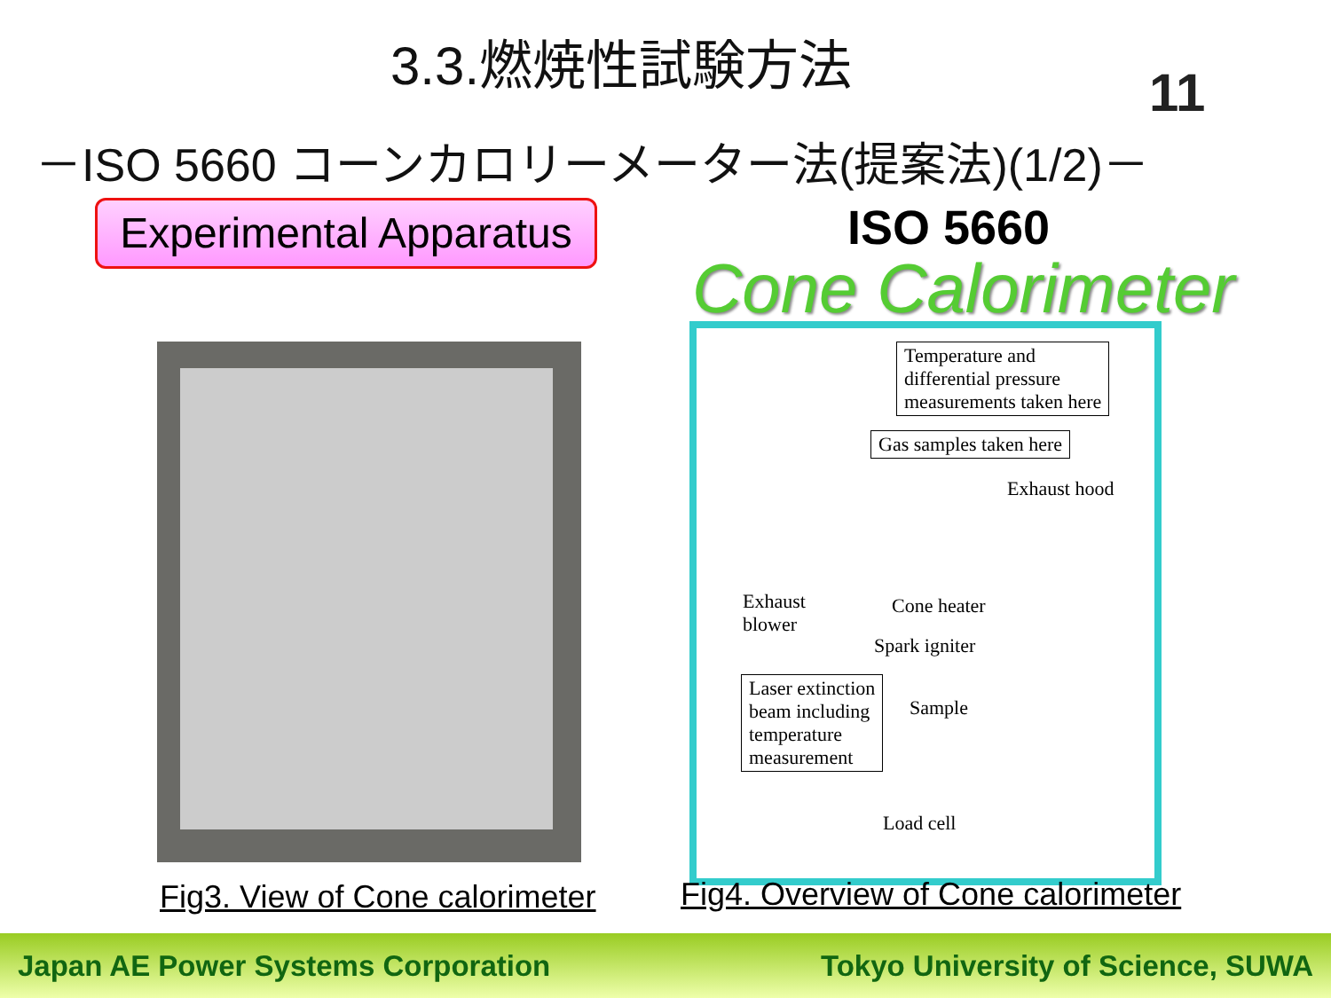3.3.燃焼性試験方法
－ISO 5660 コーンカロリーメーター法(提案法)(1/2)－
11
Experimental Apparatus
ISO 5660
Cone Calorimeter
Temperature and
differential pressure
measurements taken here
Gas samples taken here
Exhaust hood
Exhaust
blower
Cone heater
Spark igniter
Laser extinction
beam including
temperature
measurement
Sample
Load cell
Fig3. View of Cone calorimeter
Fig4. Overview of Cone calorimeter
Japan AE Power Systems Corporation Tokyo University of Science, SUWA